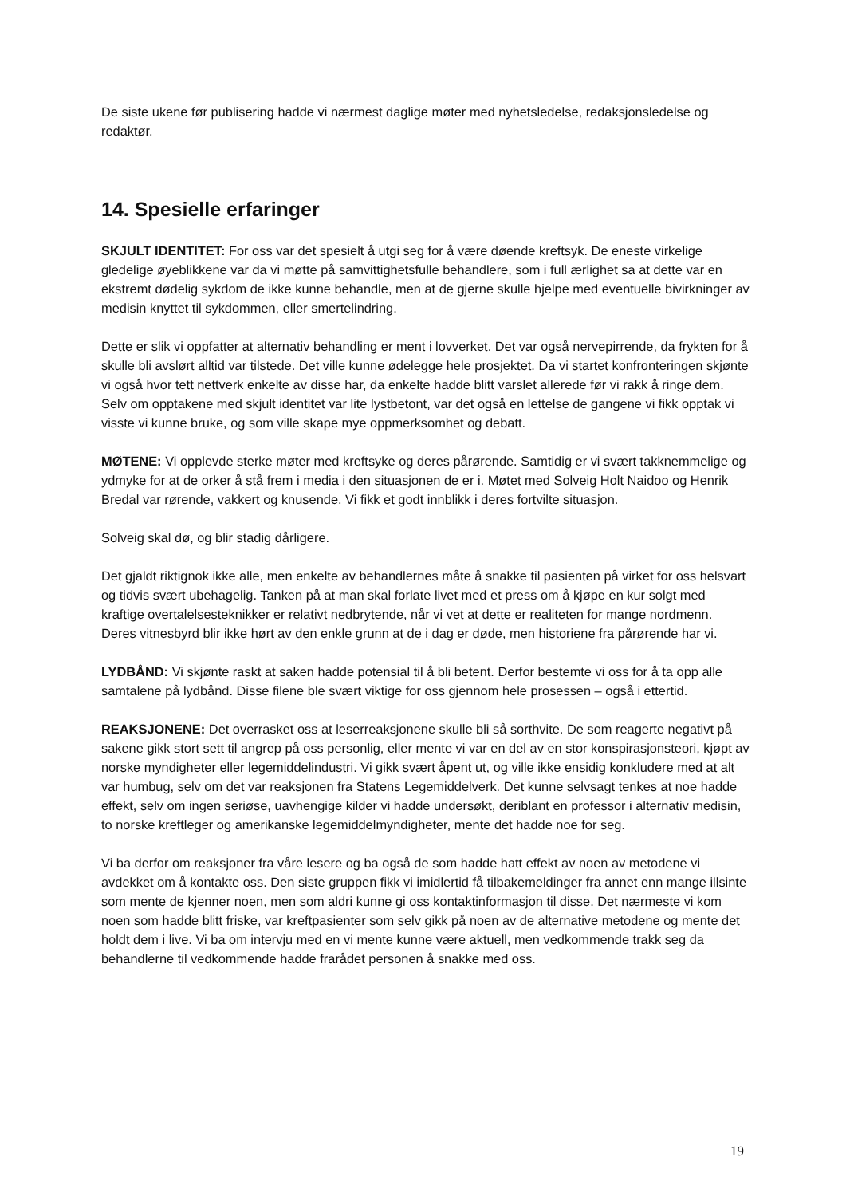De siste ukene før publisering hadde vi nærmest daglige møter med nyhetsledelse, redaksjonsledelse og redaktør.
14. Spesielle erfaringer
SKJULT IDENTITET: For oss var det spesielt å utgi seg for å være døende kreftsyk. De eneste virkelige gledelige øyeblikkene var da vi møtte på samvittighetsfulle behandlere, som i full ærlighet sa at dette var en ekstremt dødelig sykdom de ikke kunne behandle, men at de gjerne skulle hjelpe med eventuelle bivirkninger av medisin knyttet til sykdommen, eller smertelindring.
Dette er slik vi oppfatter at alternativ behandling er ment i lovverket. Det var også nervepirrende, da frykten for å skulle bli avslørt alltid var tilstede. Det ville kunne ødelegge hele prosjektet. Da vi startet konfronteringen skjønte vi også hvor tett nettverk enkelte av disse har, da enkelte hadde blitt varslet allerede før vi rakk å ringe dem. Selv om opptakene med skjult identitet var lite lystbetont, var det også en lettelse de gangene vi fikk opptak vi visste vi kunne bruke, og som ville skape mye oppmerksomhet og debatt.
MØTENE: Vi opplevde sterke møter med kreftsyke og deres pårørende. Samtidig er vi svært takknemmelige og ydmyke for at de orker å stå frem i media i den situasjonen de er i. Møtet med Solveig Holt Naidoo og Henrik Bredal var rørende, vakkert og knusende. Vi fikk et godt innblikk i deres fortvilte situasjon.
Solveig skal dø, og blir stadig dårligere.
Det gjaldt riktignok ikke alle, men enkelte av behandlernes måte å snakke til pasienten på virket for oss helsvart og tidvis svært ubehagelig. Tanken på at man skal forlate livet med et press om å kjøpe en kur solgt med kraftige overtalelsesteknikker er relativt nedbrytende, når vi vet at dette er realiteten for mange nordmenn. Deres vitnesbyrd blir ikke hørt av den enkle grunn at de i dag er døde, men historiene fra pårørende har vi.
LYDBÅND: Vi skjønte raskt at saken hadde potensial til å bli betent. Derfor bestemte vi oss for å ta opp alle samtalene på lydbånd. Disse filene ble svært viktige for oss gjennom hele prosessen – også i ettertid.
REAKSJONENE: Det overrasket oss at leserreaksjonene skulle bli så sorthvite. De som reagerte negativt på sakene gikk stort sett til angrep på oss personlig, eller mente vi var en del av en stor konspirasjonsteori, kjøpt av norske myndigheter eller legemiddelindustri. Vi gikk svært åpent ut, og ville ikke ensidig konkludere med at alt var humbug, selv om det var reaksjonen fra Statens Legemiddelverk. Det kunne selvsagt tenkes at noe hadde effekt, selv om ingen seriøse, uavhengige kilder vi hadde undersøkt, deriblant en professor i alternativ medisin, to norske kreftleger og amerikanske legemiddelmyndigheter, mente det hadde noe for seg.
Vi ba derfor om reaksjoner fra våre lesere og ba også de som hadde hatt effekt av noen av metodene vi avdekket om å kontakte oss. Den siste gruppen fikk vi imidlertid få tilbakemeldinger fra annet enn mange illsinte som mente de kjenner noen, men som aldri kunne gi oss kontaktinformasjon til disse. Det nærmeste vi kom noen som hadde blitt friske, var kreftpasienter som selv gikk på noen av de alternative metodene og mente det holdt dem i live. Vi ba om intervju med en vi mente kunne være aktuell, men vedkommende trakk seg da behandlerne til vedkommende hadde frarådet personen å snakke med oss.
19